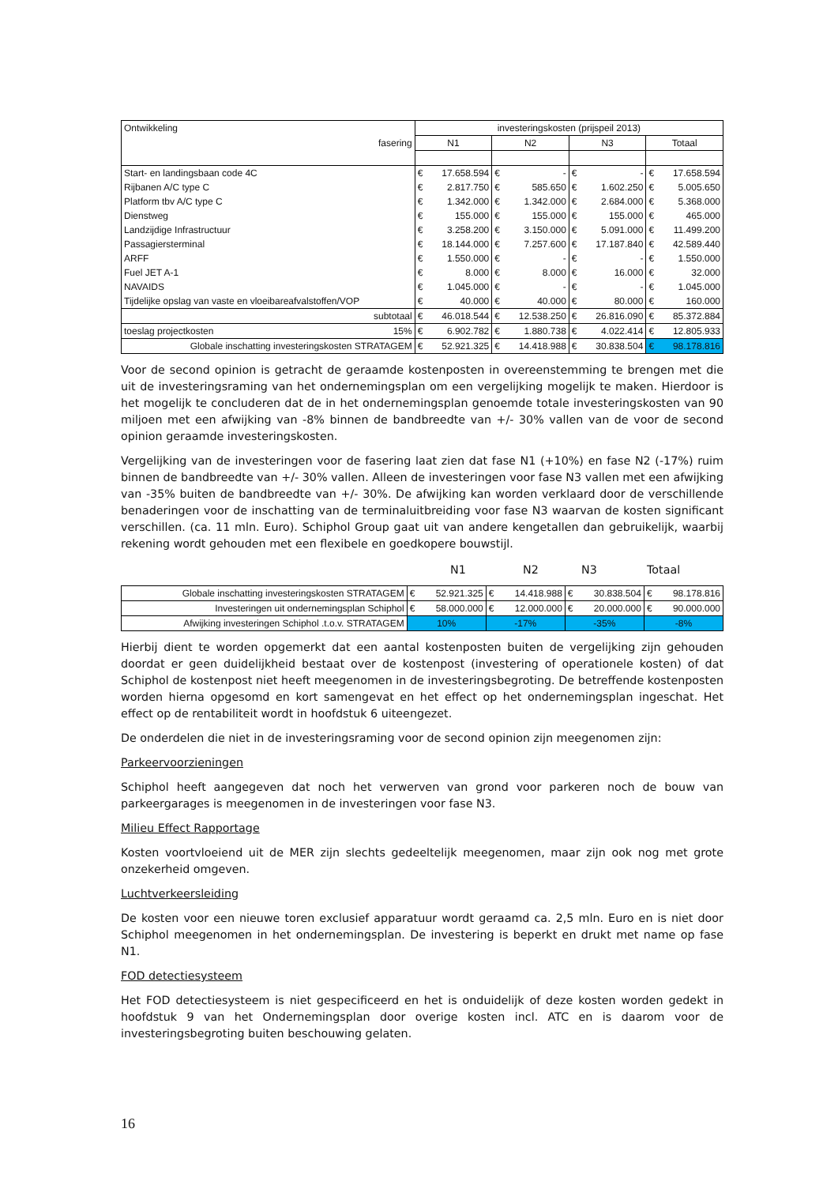| Ontwikkeling | investeringskosten (prijspeil 2013) | | | | | | | |
| fasering | N1 | | N2 | | N3 | | Totaal | |
| Start- en landingsbaan code 4C | € | 17.658.594 | € | - | € | - | € | 17.658.594 |
| Rijbanen A/C type C | € | 2.817.750 | € | 585.650 | € | 1.602.250 | € | 5.005.650 |
| Platform tbv A/C type C | € | 1.342.000 | € | 1.342.000 | € | 2.684.000 | € | 5.368.000 |
| Dienstweg | € | 155.000 | € | 155.000 | € | 155.000 | € | 465.000 |
| Landzijdige Infrastructuur | € | 3.258.200 | € | 3.150.000 | € | 5.091.000 | € | 11.499.200 |
| Passagiersterminal | € | 18.144.000 | € | 7.257.600 | € | 17.187.840 | € | 42.589.440 |
| ARFF | € | 1.550.000 | € | - | € | - | € | 1.550.000 |
| Fuel JET A-1 | € | 8.000 | € | 8.000 | € | 16.000 | € | 32.000 |
| NAVAIDS | € | 1.045.000 | € | - | € | - | € | 1.045.000 |
| Tijdelijke opslag van vaste en vloeibareafvalstoffen/VOP | € | 40.000 | € | 40.000 | € | 80.000 | € | 160.000 |
| subtotaal | € | 46.018.544 | € | 12.538.250 | € | 26.816.090 | € | 85.372.884 |
| toeslag projectkosten 15% | € | 6.902.782 | € | 1.880.738 | € | 4.022.414 | € | 12.805.933 |
| Globale inschatting investeringskosten STRATAGEM | € | 52.921.325 | € | 14.418.988 | € | 30.838.504 | € | 98.178.816 |
Voor de second opinion is getracht de geraamde kostenposten in overeenstemming te brengen met die uit de investeringsraming van het ondernemingsplan om een vergelijking mogelijk te maken. Hierdoor is het mogelijk te concluderen dat de in het ondernemingsplan genoemde totale investeringskosten van 90 miljoen met een afwijking van -8% binnen de bandbreedte van +/- 30% vallen van de voor de second opinion geraamde investeringskosten.
Vergelijking van de investeringen voor de fasering laat zien dat fase N1 (+10%) en fase N2 (-17%) ruim binnen de bandbreedte van +/- 30% vallen. Alleen de investeringen voor fase N3 vallen met een afwijking van -35% buiten de bandbreedte van +/- 30%. De afwijking kan worden verklaard door de verschillende benaderingen voor de inschatting van de terminaluitbreiding voor fase N3 waarvan de kosten significant verschillen. (ca. 11 mln. Euro). Schiphol Group gaat uit van andere kengetallen dan gebruikelijk, waarbij rekening wordt gehouden met een flexibele en goedkopere bouwstijl.
N1 N2 N3 Totaal
| Globale inschatting investeringskosten STRATAGEM | € | 52.921.325 | € | 14.418.988 | € | 30.838.504 | € | 98.178.816 |
| Investeringen uit ondernemingsplan Schiphol | € | 58.000.000 | € | 12.000.000 | € | 20.000.000 | € | 90.000.000 |
| Afwijking investeringen Schiphol .t.o.v. STRATAGEM | 10% | | -17% | | -35% | | -8% | |
Hierbij dient te worden opgemerkt dat een aantal kostenposten buiten de vergelijking zijn gehouden doordat er geen duidelijkheid bestaat over de kostenpost (investering of operationele kosten) of dat Schiphol de kostenpost niet heeft meegenomen in de investeringsbegroting. De betreffende kostenposten worden hierna opgesomd en kort samengevat en het effect op het ondernemingsplan ingeschat. Het effect op de rentabiliteit wordt in hoofdstuk 6 uiteengezet.
De onderdelen die niet in de investeringsraming voor de second opinion zijn meegenomen zijn:
Parkeervoorzieningen
Schiphol heeft aangegeven dat noch het verwerven van grond voor parkeren noch de bouw van parkeergarages is meegenomen in de investeringen voor fase N3.
Milieu Effect Rapportage
Kosten voortvloeiend uit de MER zijn slechts gedeeltelijk meegenomen, maar zijn ook nog met grote onzekerheid omgeven.
Luchtverkeersleiding
De kosten voor een nieuwe toren exclusief apparatuur wordt geraamd ca. 2,5 mln. Euro en is niet door Schiphol meegenomen in het ondernemingsplan. De investering is beperkt en drukt met name op fase N1.
FOD detectiesysteem
Het FOD detectiesysteem is niet gespecificeerd en het is onduidelijk of deze kosten worden gedekt in hoofdstuk 9 van het Ondernemingsplan door overige kosten incl. ATC en is daarom voor de investeringsbegroting buiten beschouwing gelaten.
16